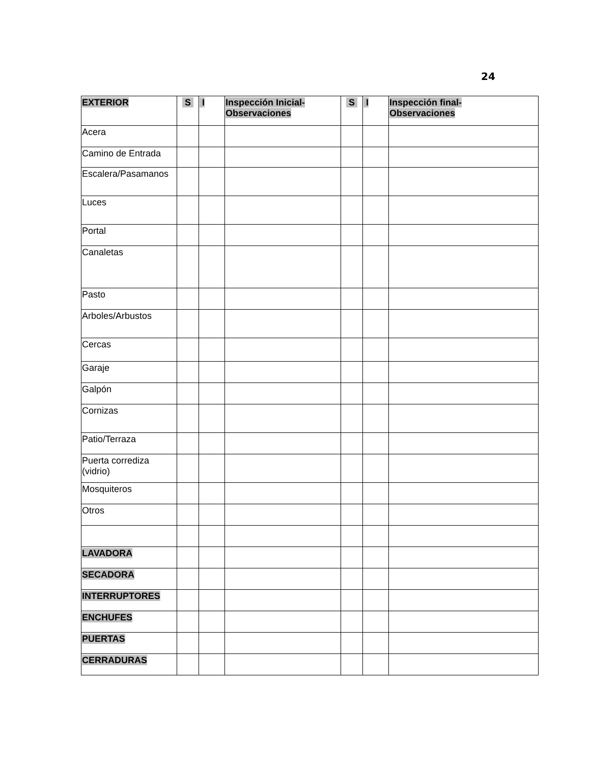24
| EXTERIOR | S | I | Inspección Inicial- Observaciones | S | I | Inspección final- Observaciones |
| --- | --- | --- | --- | --- | --- | --- |
| Acera | | | | | | |
| Camino de Entrada | | | | | | |
| Escalera/Pasamanos | | | | | | |
| Luces | | | | | | |
| Portal | | | | | | |
| Canaletas | | | | | | |
| Pasto | | | | | | |
| Arboles/Arbustos | | | | | | |
| Cercas | | | | | | |
| Garaje | | | | | | |
| Galpón | | | | | | |
| Cornizas | | | | | | |
| Patio/Terraza | | | | | | |
| Puerta corrediza (vidrio) | | | | | | |
| Mosquiteros | | | | | | |
| Otros | | | | | | |
| LAVADORA | | | | | | |
| SECADORA | | | | | | |
| INTERRUPTORES | | | | | | |
| ENCHUFES | | | | | | |
| PUERTAS | | | | | | |
| CERRADURAS | | | | | | |